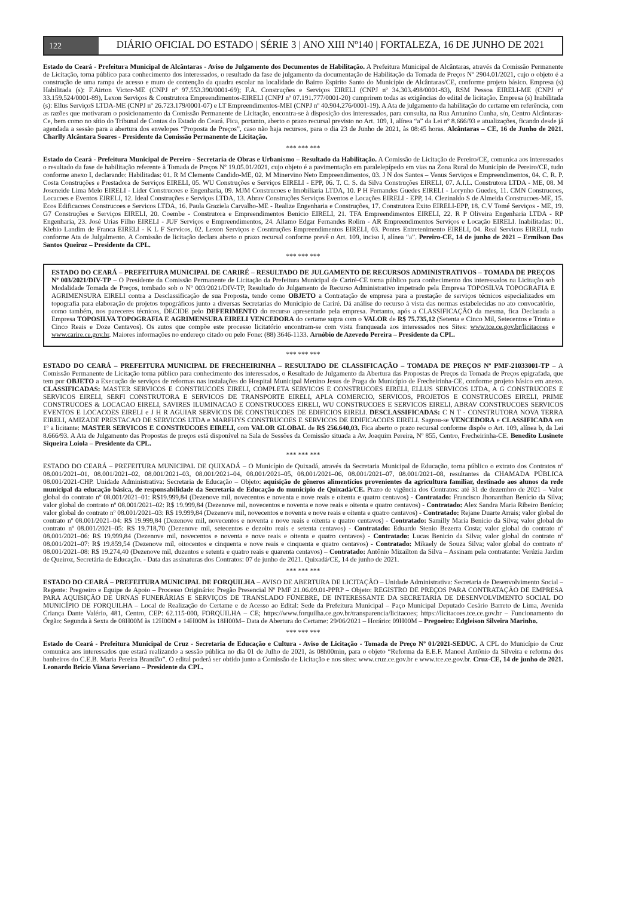122
DIÁRIO OFICIAL DO ESTADO | SÉRIE 3 | ANO XIII Nº140 | FORTALEZA, 16 DE JUNHO DE 2021
Estado do Ceará - Prefeitura Municipal de Alcântaras - Aviso do Julgamento dos Documentos de Habilitação. A Prefeitura Municipal de Alcântaras, através da Comissão Permanente de Licitação, torna público para conhecimento dos interessados, o resultado da fase de julgamento da documentação de Habilitação da Tomada de Preços Nº 2904.01/2021, cujo o objeto é a construção de uma rampa de acesso e muro de contenção da quadra escolar na localidade do Bairro Espirito Santo do Município de Alcântaras/CE, conforme projeto básico. Empresa (s) Habilitada (s): F.Airton Victor-ME (CNPJ nº 97.553.390/0001-69); F.A. Construções e Serviços EIRELI (CNPJ nº 34.303.498/0001-83), RSM Pessoa EIRELI-ME (CNPJ nº 33.159.524/0001-89), Lexon Serviços & Construtora Empreendimentos-EIRELI (CNPJ nº 07.191.777/0001-20) cumprirem todas as exigências do edital de licitação. Empresa (s) Inabilitada (s): Ellus ServiçoS LTDA-ME (CNPJ nº 26.723.179/0001-07) e LT Empreendimentos-MEI (CNPJ nº 40.904.276/0001-19). A Ata de julgamento da habilitação do certame em referência, com as razões que motivaram o posicionamento da Comissão Permanente de Licitação, encontra-se à disposição dos interessados, para consulta, na Rua Antunino Cunha, s/n, Centro Alcântaras-Ce, bem como no sítio do Tribunal de Contas do Estado do Ceará. Fica, portanto, aberto o prazo recursal previsto no Art. 109, I, alínea “a” da Lei nº 8.666/93 e atualizações, ficando desde já agendada a sessão para a abertura dos envelopes “Proposta de Preços”, caso não haja recursos, para o dia 23 de Junho de 2021, às 08:45 horas. Alcântaras – CE, 16 de Junho de 2021. Charlly Alcântara Soares - Presidente da Comissão Permanente de Licitação.
*** *** ***
Estado do Ceará - Prefeitura Municipal de Pereiro - Secretaria de Obras e Urbanismo – Resultado da Habilitação. A Comissão de Licitação de Pereiro/CE, comunica aos interessados o resultado da fase de habilitação referente à Tomada de Preços Nº 19.05.01/2021, cujo objeto é a pavimentação em paralelepípedo em vias na Zona Rural do Município de Pereiro/CE, tudo conforme anexo I, declarando: Habilitadas: 01. R M Clemente Candido-ME, 02. M Minervino Neto Empreendimentos, 03. J N dos Santos – Venus Serviços e Empreendimentos, 04. C. R. P. Costa Construções e Prestadora de Serviços EIRELI, 05. WU Construções e Serviços EIRELI - EPP, 06. T. C. S. da Silva Construções EIRELI, 07. A.I.L. Construtora LTDA - ME, 08. M Joseneide Lima Melo EIRELI - Lider Construcoes e Engenharia, 09. MJM Construcoes e Imobiliaria LTDA, 10. P H Fernandes Guedes EIRELI - Lorynho Guedes, 11. CMN Construcoes, Locacoes e Eventos EIRELI, 12. Ideal Construções e Serviços LTDA, 13. Abrav Construções Serviços Eventos e Locações EIRELI - EPP, 14. Clezinaldo S de Almeida Construcoes-ME, 15. Ecos Edificacoes Construcoes e Servicos LTDA, 16. Paula Graziela Carvalho-ME - Realize Engenharia e Construções, 17. Construtora Exito EIRELI-EPP, 18. C.V Tomé Serviços - ME, 19. G7 Construções e Serviços EIRELI, 20. Coembe - Construtora e Empreendimentos Benicio EIRELI, 21. TFA Empreendimentos EIRELI, 22. R P Oliveira Engenharia LTDA - RP Engenharia, 23. José Urias Filho EIRELI - JUF Serviços e Empreendimentos, 24. Allamo Edgar Fernandes Rolim - AR Empreendimentos Serviços e Locação EIRELI. Inabilitadas: 01. Klebio Landim de Franca EIRELI - K L F Servicos, 02. Lexon Serviços e Cosntruções Empreendimentos EIRELI, 03. Pontes Entretenimento EIRELI, 04. Real Servicos EIRELI, tudo conforme Ata de Julgalmento. A Comissão de licitação declara aberto o prazo recursal conforme prevê o Art. 109, inciso I, alínea “a”. Pereiro-CE, 14 de junho de 2021 – Ermilson Dos Santos Queiroz – Presidente da CPL.
*** *** ***
ESTADO DO CEARÁ – PREFEITURA MUNICIPAL DE CARIRÉ – RESULTADO DE JULGAMENTO DE RECURSOS ADMINISTRATIVOS – TOMADA DE PREÇOS Nº 003/2021/DIV-TP – O Presidente da Comissão Permanente de Licitação da Prefeitura Municipal de Cariré-CE torna público para conhecimento dos interessados na Licitação sob Modalidade Tomada de Preços, tombado sob o Nº 003/2021/DIV-TP, Resultado do Julgamento de Recurso Administrativo impetrado pela Empresa TOPOSILVA TOPOGRAFIA E AGRIMENSURA EIRELI contra a Desclassificação de sua Proposta, tendo como OBJETO a Contratação de empresa para a prestação de serviços técnicos especializados em topografia para elaboração de projetos topográficos junto a diversas Secretarias do Município de Cariré. Dá análise do recurso à vista das normas estabelecidas no ato convocatório, como também, nos pareceres técnicos, DECIDE pelo DEFERIMENTO do recurso apresentado pela empresa. Portanto, após a CLASSIFICAÇÃO da mesma, fica Declarada a Empresa TOPOSILVA TOPOGRAFIA E AGRIMENSURA EIRELI VENCEDORA do certame supra com o VALOR de R$ 75.735,12 (Setenta e Cinco Mil, Setecentos e Trinta e Cinco Reais e Doze Centavos). Os autos que compõe este processo licitatório encontram-se com vista franqueada aos interessados nos Sites: www.tce.ce.gov.br/licitacoes e www.carire.ce.gov.br. Maiores informações no endereço citado ou pelo Fone: (88) 3646-1133. Arnóbio de Azevedo Pereira – Presidente da CPL.
*** *** ***
ESTADO DO CEARÁ – PREFEITURA MUNICIPAL DE FRECHEIRINHA – RESULTADO DE CLASSIFICAÇÃO – TOMADA DE PREÇOS Nº PMF-21033001-TP – A Comissão Permanente de Licitação torna público para conhecimento dos interessados, o Resultado de Julgamento da Abertura das Propostas de Preços da Tomada de Preços epigrafada, que tem por OBJETO a Execução de serviços de reformas nas instalações do Hospital Municipal Menino Jesus de Praga do Município de Frecheirinha-CE, conforme projeto básico em anexo. CLASSIFICADAS: MASTER SERVICOS E CONSTRUCOES EIRELI, COMPLETA SERVICOS E CONSTRUCOES EIRELI, ELLUS SERVICOS LTDA, A G CONSTRUCOES E SERVICOS EIRELI, SERFI CONSTRUTORA E SERVICOS DE TRANSPORTE EIRELI, APLA COMERCIO, SERVICOS, PROJETOS E CONSTRUCOES EIRELI, PRIME CONSTRUCOES & LOCACAO EIRELI, SAVIRES ILUMINACAO E CONSTRUCOES EIRELI, WU CONSTRUCOES E SERVICOS EIRELI, ABRAV CONSTRUCOES SERVICOS EVENTOS E LOCACOES EIRELI e J H R AGUIAR SERVICOS DE CONSTRUCOES DE EDIFICIOS EIRELI. DESCLASSIFICADAS: C N T - CONSTRUTORA NOVA TERRA EIRELI, AMIZADE PRESTACAO DE SERVICOS LTDA e MARFHYS CONSTRUCOES E SERVICOS DE EDIFICACOES EIRELI. Sagrou-se VENCEDORA e CLASSIFICADA em 1º a licitante: MASTER SERVICOS E CONSTRUCOES EIRELI, com VALOR GLOBAL de R$ 256.640,03. Fica aberto o prazo recursal conforme dispõe o Art. 109, alínea b, da Lei 8.666/93. A Ata de Julgamento das Propostas de preços está disponível na Sala de Sessões da Comissão situada a Av. Joaquim Pereira, Nº 855, Centro, Frecheirinha-CE. Benedito Lusinete Siqueira Loiola – Presidente da CPL.
*** *** ***
ESTADO DO CEARÁ – PREFEITURA MUNICIPAL DE QUIXADÁ – O Município de Quixadá, através da Secretaria Municipal de Educação, torna público o extrato dos Contratos nº 08.001/2021–01, 08.001/2021–02, 08.001/2021–03, 08.001/2021–04, 08.001/2021–05, 08.001/2021–06, 08.001/2021–07, 08.001/2021–08, resultantes da CHAMADA PÚBLICA 08.001/2021-CHP. Unidade Administrativa: Secretaria de Educação – Objeto: aquisição de gêneros alimentícios provenientes da agricultura familiar, destinado aos alunos da rede municipal da educação básica, de responsabilidade da Secretaria de Educação do município de Quixadá/CE. Prazo de vigência dos Contratos: até 31 de dezembro de 2021 – Valor global do contrato nº 08.001/2021–01: R$19.999,84 (Dezenove mil, novecentos e noventa e nove reais e oitenta e quatro centavos) - Contratado: Francisco Jhonanthan Benício da Silva; valor global do contrato nº 08.001/2021–02: R$ 19.999,84 (Dezenove mil, novecentos e noventa e nove reais e oitenta e quatro centavos) - Contratado: Alex Sandra Maria Ribeiro Benício; valor global do contrato nº 08.001/2021–03: R$ 19.999,84 (Dezenove mil, novecentos e noventa e nove reais e oitenta e quatro centavos) - Contratado: Rejane Duarte Arrais; valor global do contrato nº 08.001/2021–04: R$ 19.999,84 (Dezenove mil, novecentos e noventa e nove reais e oitenta e quatro centavos) - Contratado: Samilly Maria Benicio da Silva; valor global do contrato nº 08.001/2021–05: R$ 19.718,70 (Dezenove mil, setecentos e dezoito reais e setenta centavos) - Contratado: Eduardo Stenio Bezerra Costa; valor global do contrato nº 08.001/2021–06: R$ 19.999,84 (Dezenove mil, novecentos e noventa e nove reais e oitenta e quatro centavos) - Contratado: Lucas Benicio da Silva; valor global do contrato nº 08.001/2021–07: R$ 19.859,54 (Dezenove mil, oitocentos e cinquenta e nove reais e cinquenta e quatro centavos) - Contratado: Mikaely de Souza Silva; valor global do contrato nº 08.001/2021–08: R$ 19.274,40 (Dezenove mil, duzentos e setenta e quatro reais e quarenta centavos) – Contratado: Antônio Mizailton da Silva – Assinam pela contratante: Verúzia Jardim de Queiroz, Secretária de Educação. - Data das assinaturas dos Contratos: 07 de junho de 2021. Quixadá/CE, 14 de junho de 2021.
*** *** ***
ESTADO DO CEARÁ – PREFEITURA MUNICIPAL DE FORQUILHA – AVISO DE ABERTURA DE LICITAÇÃO – Unidade Administrativa: Secretaria de Desenvolvimento Social – Regente: Pregoeiro e Equipe de Apoio – Processo Originário: Pregão Presencial Nº PMF 21.06.09.01-PPRP – Objeto: REGISTRO DE PREÇOS PARA CONTRATAÇÃO DE EMPRESA PARA AQUISIÇÃO DE URNAS FUNERÁRIAS E SERVIÇOS DE TRANSLADO FÚNEBRE, DE INTERESSANTE DA SECRETARIA DE DESENVOLVIMENTO SOCIAL DO MUNICÍPIO DE FORQUILHA – Local de Realização do Certame e de Acesso ao Edital: Sede da Prefeitura Municipal – Paço Municipal Deputado Cesário Barreto de Lima, Avenida Criança Dante Valério, 481, Centro, CEP: 62.115-000, FORQUILHA – CE; https://www.forquilha.ce.gov.br/transparencia/licitacoes; https://licitacoes.tce.ce.gov.br – Funcionamento do Órgão: Segunda à Sexta de 08H00M às 12H00M e 14H00M às 18H00M– Data de Abertura do Certame: 29/06/2021 – Horário: 09H00M – Pregoeiro: Edgleison Silveira Marinho.
*** *** ***
Estado do Ceará - Prefeitura Municipal de Cruz - Secretaria de Educação e Cultura - Aviso de Licitação - Tomada de Preço Nº 01/2021-SEDUC. A CPL do Município de Cruz comunica aos interessados que estará realizando a sessão pública no dia 01 de Julho de 2021, às 08h00min, para o objeto “Reforma da E.E.F. Manoel Antônio da Silveira e reforma dos banheiros do C.E.B. Maria Pereira Brandão”. O edital poderá ser obtido junto a Comissão de Licitação e nos sites: www.cruz.ce.gov.br e www.tce.ce.gov.br. Cruz-CE, 14 de junho de 2021. Leonardo Bricio Viana Severiano – Presidente da CPL.